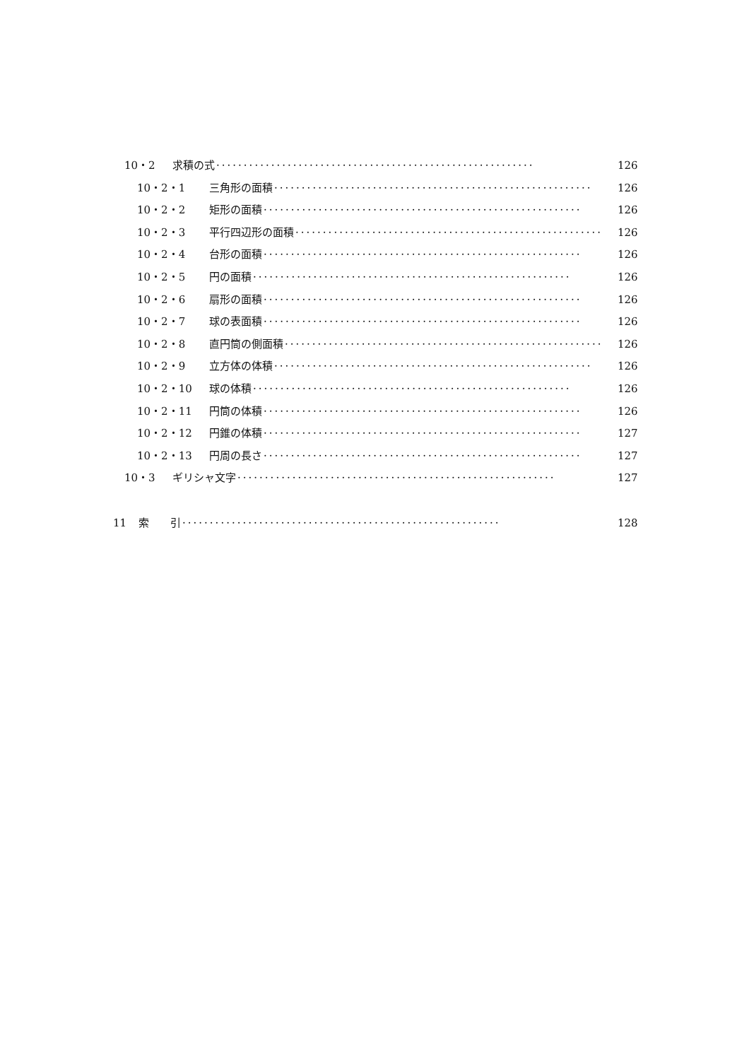10・2 求積の式 ·························································· 126
10・2・1 三角形の面積 ·························································· 126
10・2・2 矩形の面積 ·························································· 126
10・2・3 平行四辺形の面積 ·························································· 126
10・2・4 台形の面積 ·························································· 126
10・2・5 円の面積 ·························································· 126
10・2・6 扇形の面積 ·························································· 126
10・2・7 球の表面積 ·························································· 126
10・2・8 直円筒の側面積 ·························································· 126
10・2・9 立方体の体積 ·························································· 126
10・2・10 球の体積 ·························································· 126
10・2・11 円筒の体積 ·························································· 126
10・2・12 円錐の体積 ·························································· 127
10・2・13 円周の長さ ·························································· 127
10・3 ギリシャ文字 ·························································· 127
11 索　　引 ·························································· 128